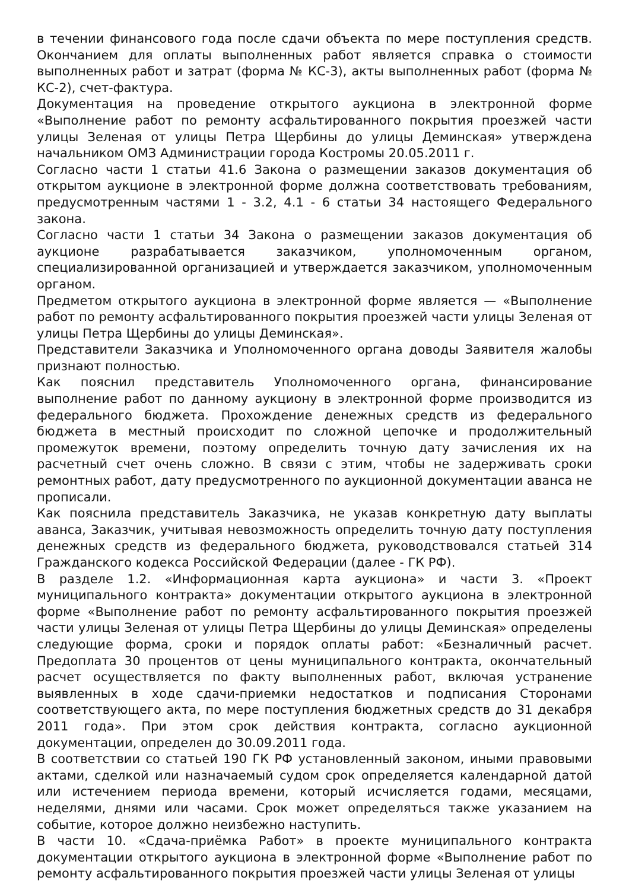в течении финансового года после сдачи объекта по мере поступления средств. Окончанием для оплаты выполненных работ является справка о стоимости выполненных работ и затрат (форма № КС-3), акты выполненных работ (форма № КС-2), счет-фактура.
Документация на проведение открытого аукциона в электронной форме «Выполнение работ по ремонту асфальтированного покрытия проезжей части улицы Зеленая от улицы Петра Щербины до улицы Деминская» утверждена начальником ОМЗ Администрации города Костромы 20.05.2011 г.
Согласно части 1 статьи 41.6 Закона о размещении заказов документация об открытом аукционе в электронной форме должна соответствовать требованиям, предусмотренным частями 1 - 3.2, 4.1 - 6 статьи 34 настоящего Федерального закона.
Согласно части 1 статьи 34 Закона о размещении заказов документация об аукционе разрабатывается заказчиком, уполномоченным органом, специализированной организацией и утверждается заказчиком, уполномоченным органом.
Предметом открытого аукциона в электронной форме является — «Выполнение работ по ремонту асфальтированного покрытия проезжей части улицы Зеленая от улицы Петра Щербины до улицы Деминская».
Представители Заказчика и Уполномоченного органа доводы Заявителя жалобы признают полностью.
Как пояснил представитель Уполномоченного органа, финансирование выполнение работ по данному аукциону в электронной форме производится из федерального бюджета. Прохождение денежных средств из федерального бюджета в местный происходит по сложной цепочке и продолжительный промежуток времени, поэтому определить точную дату зачисления их на расчетный счет очень сложно. В связи с этим, чтобы не задерживать сроки ремонтных работ, дату предусмотренного по аукционной документации аванса не прописали.
Как пояснила представитель Заказчика, не указав конкретную дату выплаты аванса, Заказчик, учитывая невозможность определить точную дату поступления денежных средств из федерального бюджета, руководствовался статьей 314 Гражданского кодекса Российской Федерации (далее - ГК РФ).
В разделе 1.2. «Информационная карта аукциона» и части 3. «Проект муниципального контракта» документации открытого аукциона в электронной форме «Выполнение работ по ремонту асфальтированного покрытия проезжей части улицы Зеленая от улицы Петра Щербины до улицы Деминская» определены следующие форма, сроки и порядок оплаты работ: «Безналичный расчет. Предоплата 30 процентов от цены муниципального контракта, окончательный расчет осуществляется по факту выполненных работ, включая устранение выявленных в ходе сдачи-приемки недостатков и подписания Сторонами соответствующего акта, по мере поступления бюджетных средств до 31 декабря 2011 года». При этом срок действия контракта, согласно аукционной документации, определен до 30.09.2011 года.
В соответствии со статьей 190 ГК РФ установленный законом, иными правовыми актами, сделкой или назначаемый судом срок определяется календарной датой или истечением периода времени, который исчисляется годами, месяцами, неделями, днями или часами. Срок может определяться также указанием на событие, которое должно неизбежно наступить.
В части 10. «Сдача-приёмка Работ» в проекте муниципального контракта документации открытого аукциона в электронной форме «Выполнение работ по ремонту асфальтированного покрытия проезжей части улицы Зеленая от улицы